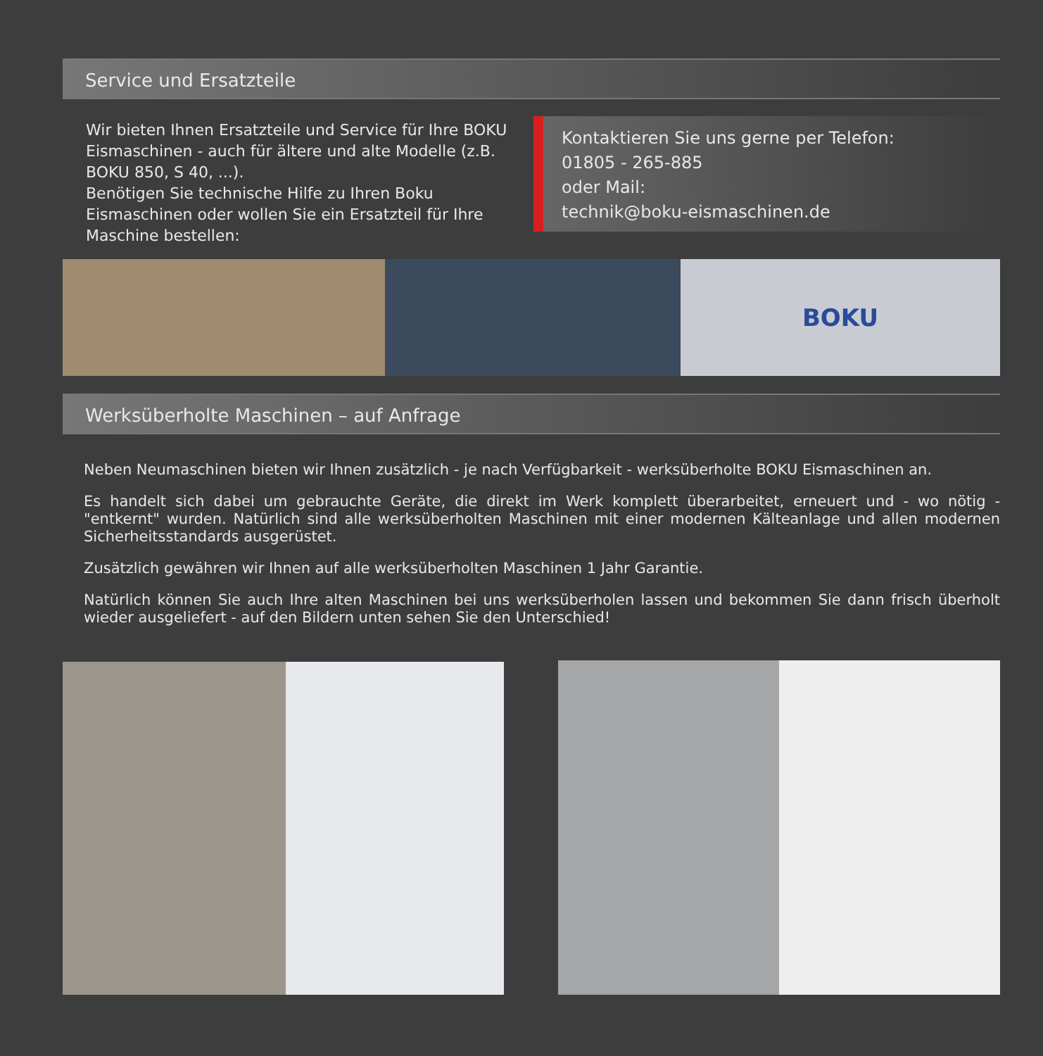Service und Ersatzteile
Wir bieten Ihnen Ersatzteile und Service für Ihre BOKU Eismaschinen - auch für ältere und alte Modelle (z.B. BOKU 850, S 40, ...).
Benötigen Sie technische Hilfe zu Ihren Boku Eismaschinen oder wollen Sie ein Ersatzteil für Ihre Maschine bestellen:
Kontaktieren Sie uns gerne per Telefon:
01805 - 265-885
oder Mail:
technik@boku-eismaschinen.de
BOKU
Werksüberholte Maschinen – auf Anfrage
Neben Neumaschinen bieten wir Ihnen zusätzlich - je nach Verfügbarkeit - werksüberholte BOKU Eismaschinen an.
Es handelt sich dabei um gebrauchte Geräte, die direkt im Werk komplett überarbeitet, erneuert und - wo nötig - "entkernt" wurden. Natürlich sind alle werksüberholten Maschinen mit einer modernen Kälteanlage und allen modernen Sicherheitsstandards ausgerüstet.
Zusätzlich gewähren wir Ihnen auf alle werksüberholten Maschinen 1 Jahr Garantie.
Natürlich können Sie auch Ihre alten Maschinen bei uns werksüberholen lassen und bekommen Sie dann frisch überholt wieder ausgeliefert - auf den Bildern unten sehen Sie den Unterschied!